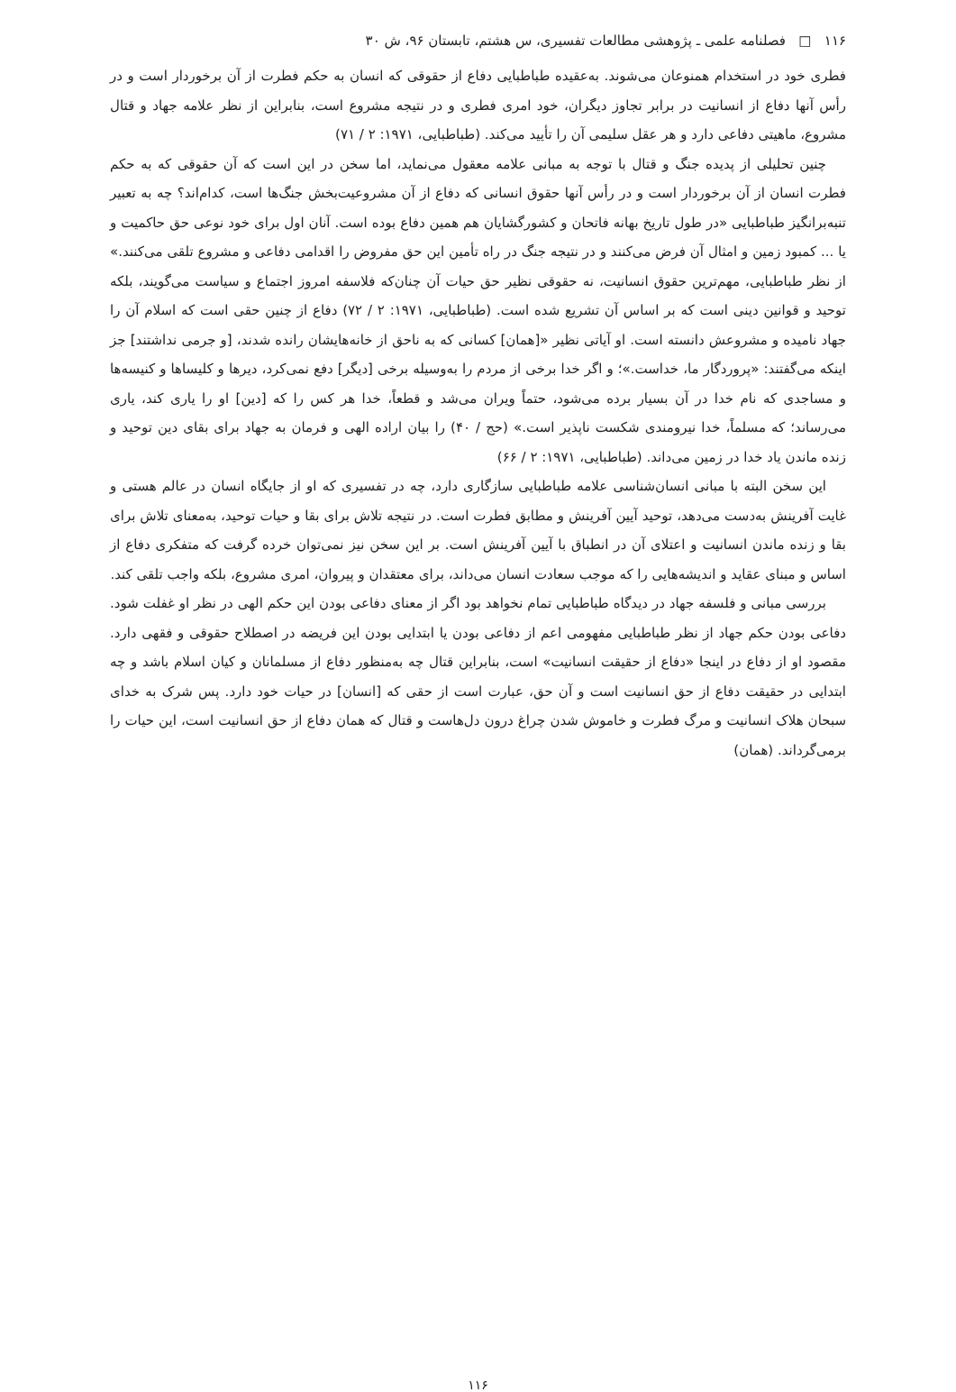۱۱۶ □ فصلنامه علمی ـ پژوهشی مطالعات تفسیری، س هشتم، تابستان ۹۶، ش ۳۰
فطری خود در استخدام همنوعان می‌شوند. به‌عقیده طباطبایی دفاع از حقوقی که انسان به حکم فطرت از آن برخوردار است و در رأس آنها دفاع از انسانیت در برابر تجاوز دیگران، خود امری فطری و در نتیجه مشروع است، بنابراین از نظر علامه جهاد و قتال مشروع، ماهیتی دفاعی دارد و هر عقل سلیمی آن را تأیید می‌کند. (طباطبایی، ۱۹۷۱: ۲ / ۷۱)
چنین تحلیلی از پدیده جنگ و قتال با توجه به مبانی علامه معقول می‌نماید، اما سخن در این است که آن حقوقی که به حکم فطرت انسان از آن برخوردار است و در رأس آنها حقوق انسانی که دفاع از آن مشروعیت‌بخش جنگ‌ها است، کدام‌اند؟ چه به تعبیر تنبه‌برانگیز طباطبایی «در طول تاریخ بهانه فاتحان و کشورگشایان هم همین دفاع بوده است. آنان اول برای خود نوعی حق حاکمیت و یا ... کمبود زمین و امثال آن فرض می‌کنند و در نتیجه جنگ در راه تأمین این حق مفروض را اقدامی دفاعی و مشروع تلقی می‌کنند.» از نظر طباطبایی، مهم‌ترین حقوق انسانیت، نه حقوقی نظیر حق حیات آن چنان‌که فلاسفه امروز اجتماع و سیاست می‌گویند، بلکه توحید و قوانین دینی است که بر اساس آن تشریع شده است. (طباطبایی، ۱۹۷۱: ۲ / ۷۲) دفاع از چنین حقی است که اسلام آن را جهاد نامیده و مشروعش دانسته است. او آیاتی نظیر «[همان] کسانی که به ناحق از خانه‌هایشان رانده شدند، [و جرمی نداشتند] جز اینکه می‌گفتند: «پروردگار ما، خداست.»؛ و اگر خدا برخی از مردم را به‌وسیله برخی [دیگر] دفع نمی‌کرد، دیرها و کلیساها و کنیسه‌ها و مساجدی که نام خدا در آن بسیار برده می‌شود، حتماً ویران می‌شد و قطعاً، خدا هر کس را که [دین] او را یاری کند، یاری می‌رساند؛ که مسلماً، خدا نیرومندی شکست ناپذیر است.» (حج / ۴۰) را بیان اراده الهی و فرمان به جهاد برای بقای دین توحید و زنده ماندن یاد خدا در زمین می‌داند. (طباطبایی، ۱۹۷۱: ۲ / ۶۶)
این سخن البته با مبانی انسان‌شناسی علامه طباطبایی سازگاری دارد، چه در تفسیری که او از جایگاه انسان در عالم هستی و غایت آفرینش به‌دست می‌دهد، توحید آیین آفرینش و مطابق فطرت است. در نتیجه تلاش برای بقا و حیات توحید، به‌معنای تلاش برای بقا و زنده ماندن انسانیت و اعتلای آن در انطباق با آیین آفرینش است. بر این سخن نیز نمی‌توان خرده گرفت که متفکری دفاع از اساس و مبنای عقاید و اندیشه‌هایی را که موجب سعادت انسان می‌داند، برای معتقدان و پیروان، امری مشروع، بلکه واجب تلقی کند.
بررسی مبانی و فلسفه جهاد در دیدگاه طباطبایی تمام نخواهد بود اگر از معنای دفاعی بودن این حکم الهی در نظر او غفلت شود. دفاعی بودن حکم جهاد از نظر طباطبایی مفهومی اعم از دفاعی بودن یا ابتدایی بودن این فریضه در اصطلاح حقوقی و فقهی دارد. مقصود او از دفاع در اینجا «دفاع از حقیقت انسانیت» است، بنابراین قتال چه به‌منظور دفاع از مسلمانان و کیان اسلام باشد و چه ابتدایی در حقیقت دفاع از حق انسانیت است و آن حق، عبارت است از حقی که [انسان] در حیات خود دارد. پس شرک به خدای سبحان هلاک انسانیت و مرگ فطرت و خاموش شدن چراغ درون دل‌هاست و قتال که همان دفاع از حق انسانیت است، این حیات را برمی‌گرداند. (همان)
۱۱۶